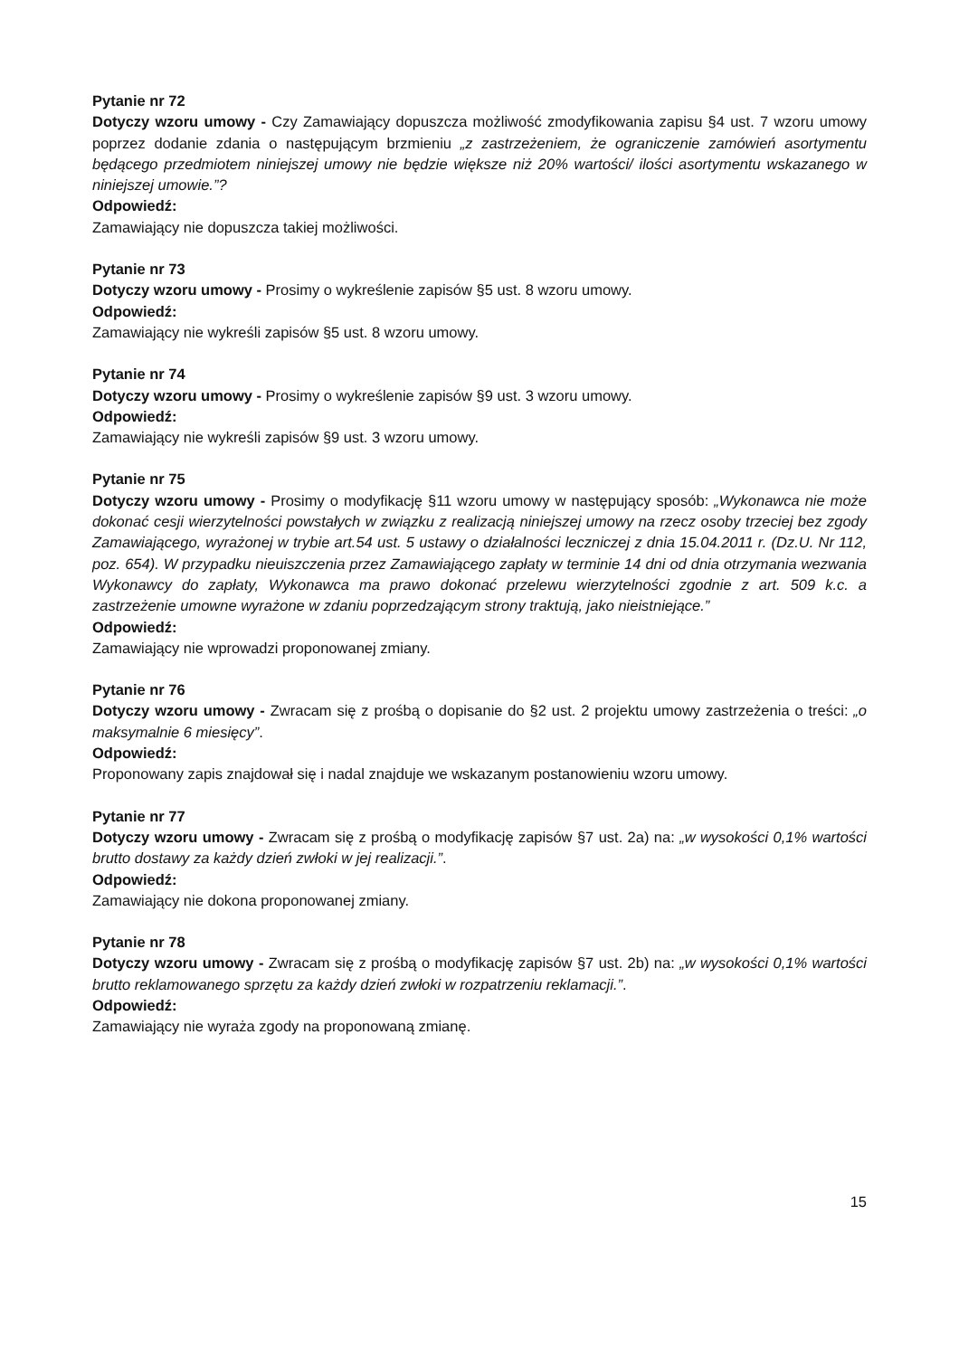Pytanie nr 72
Dotyczy wzoru umowy - Czy Zamawiający dopuszcza możliwość zmodyfikowania zapisu §4 ust. 7 wzoru umowy poprzez dodanie zdania o następującym brzmieniu „z zastrzeżeniem, że ograniczenie zamówień asortymentu będącego przedmiotem niniejszej umowy nie będzie większe niż 20% wartości/ ilości asortymentu wskazanego w niniejszej umowie.”?
Odpowiedź:
Zamawiający nie dopuszcza takiej możliwości.
Pytanie nr 73
Dotyczy wzoru umowy - Prosimy o wykreślenie zapisów §5 ust. 8 wzoru umowy.
Odpowiedź:
Zamawiający nie wykreśli zapisów §5 ust. 8 wzoru umowy.
Pytanie nr 74
Dotyczy wzoru umowy - Prosimy o wykreślenie zapisów §9 ust. 3 wzoru umowy.
Odpowiedź:
Zamawiający nie wykreśli zapisów §9 ust. 3 wzoru umowy.
Pytanie nr 75
Dotyczy wzoru umowy - Prosimy o modyfikację §11 wzoru umowy w następujący sposób: „Wykonawca nie może dokonać cesji wierzytelności powstałych w związku z realizacją niniejszej umowy na rzecz osoby trzeciej bez zgody Zamawiającego, wyrażonej w trybie art.54 ust. 5 ustawy o działalności leczniczej z dnia 15.04.2011 r. (Dz.U. Nr 112, poz. 654). W przypadku nieuiszczenia przez Zamawiającego zapłaty w terminie 14 dni od dnia otrzymania wezwania Wykonawcy do zapłaty, Wykonawca ma prawo dokonać przelewu wierzytelności zgodnie z art. 509 k.c. a zastrzeżenie umowne wyrażone w zdaniu poprzedzającym strony traktują, jako nieistniejące.”
Odpowiedź:
Zamawiający nie wprowadzi proponowanej zmiany.
Pytanie nr 76
Dotyczy wzoru umowy - Zwracam się z prośbą o dopisanie do §2 ust. 2 projektu umowy zastrzeżenia o treści: „o maksymalnie 6 miesięcy”.
Odpowiedź:
Proponowany zapis znajdował się i nadal znajduje we wskazanym postanowieniu wzoru umowy.
Pytanie nr 77
Dotyczy wzoru umowy - Zwracam się z prośbą o modyfikację zapisów §7 ust. 2a) na: „w wysokości 0,1% wartości brutto dostawy za każdy dzień zwłoki w jej realizacji.”.
Odpowiedź:
Zamawiający nie dokona proponowanej zmiany.
Pytanie nr 78
Dotyczy wzoru umowy - Zwracam się z prośbą o modyfikację zapisów §7 ust. 2b) na: „w wysokości 0,1% wartości brutto reklamowanego sprzętu za każdy dzień zwłoki w rozpatrzeniu reklamacji.”.
Odpowiedź:
Zamawiający nie wyraża zgody na proponowaną zmianę.
15